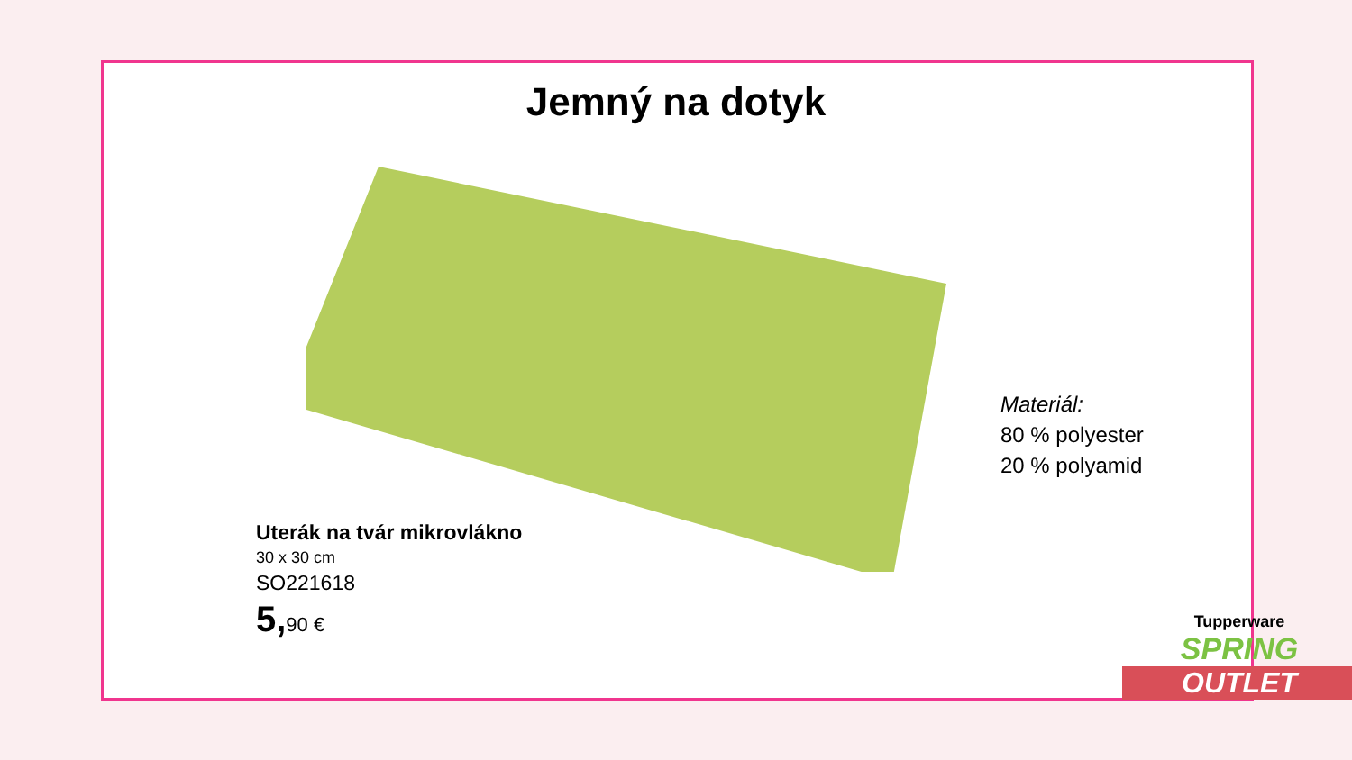Jemný na dotyk
Uterák na tvár mikrovlákno
30 x 30 cm
SO221618
5, 90 €
Materiál:
80 % polyester
20 % polyamid
Tupperware
SPRING
OUTLET